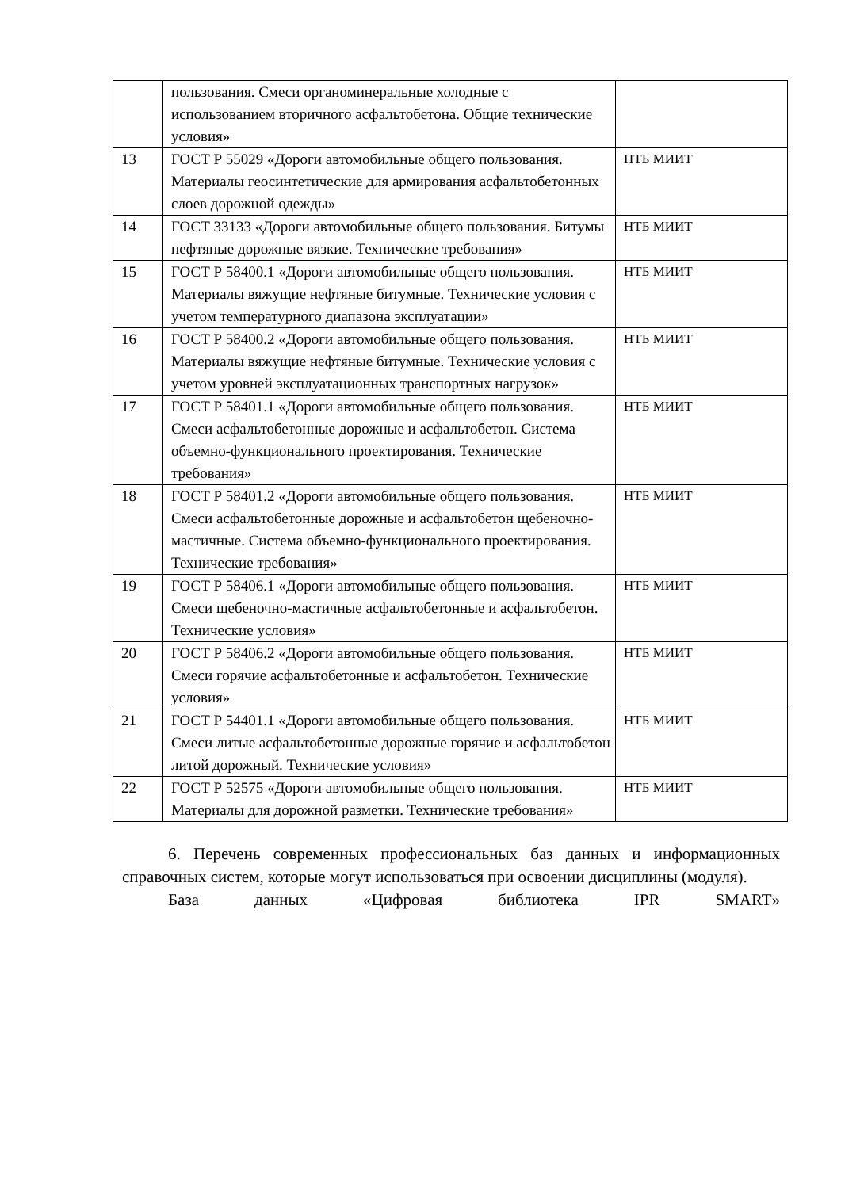| | пользования. Смеси органоминеральные холодные с использованием вторичного асфальтобетона. Общие технические условия» | |
| 13 | ГОСТ Р 55029 «Дороги автомобильные общего пользования. Материалы геосинтетические для армирования асфальтобетонных слоев дорожной одежды» | НТБ МИИТ |
| 14 | ГОСТ 33133 «Дороги автомобильные общего пользования. Битумы нефтяные дорожные вязкие. Технические требования» | НТБ МИИТ |
| 15 | ГОСТ Р 58400.1 «Дороги автомобильные общего пользования. Материалы вяжущие нефтяные битумные. Технические условия с учетом температурного диапазона эксплуатации» | НТБ МИИТ |
| 16 | ГОСТ Р 58400.2 «Дороги автомобильные общего пользования. Материалы вяжущие нефтяные битумные. Технические условия с учетом уровней эксплуатационных транспортных нагрузок» | НТБ МИИТ |
| 17 | ГОСТ Р 58401.1 «Дороги автомобильные общего пользования. Смеси асфальтобетонные дорожные и асфальтобетон. Система объемно-функционального проектирования. Технические требования» | НТБ МИИТ |
| 18 | ГОСТ Р 58401.2 «Дороги автомобильные общего пользования. Смеси асфальтобетонные дорожные и асфальтобетон щебеночно-мастичные. Система объемно-функционального проектирования. Технические требования» | НТБ МИИТ |
| 19 | ГОСТ Р 58406.1 «Дороги автомобильные общего пользования. Смеси щебеночно-мастичные асфальтобетонные и асфальтобетон. Технические условия» | НТБ МИИТ |
| 20 | ГОСТ Р 58406.2 «Дороги автомобильные общего пользования. Смеси горячие асфальтобетонные и асфальтобетон. Технические условия» | НТБ МИИТ |
| 21 | ГОСТ Р 54401.1 «Дороги автомобильные общего пользования. Смеси литые асфальтобетонные дорожные горячие и асфальтобетон литой дорожный. Технические условия» | НТБ МИИТ |
| 22 | ГОСТ Р 52575 «Дороги автомобильные общего пользования. Материалы для дорожной разметки. Технические требования» | НТБ МИИТ |
6. Перечень современных профессиональных баз данных и информационных справочных систем, которые могут использоваться при освоении дисциплины (модуля).
База данных «Цифровая библиотека IPR SMART»